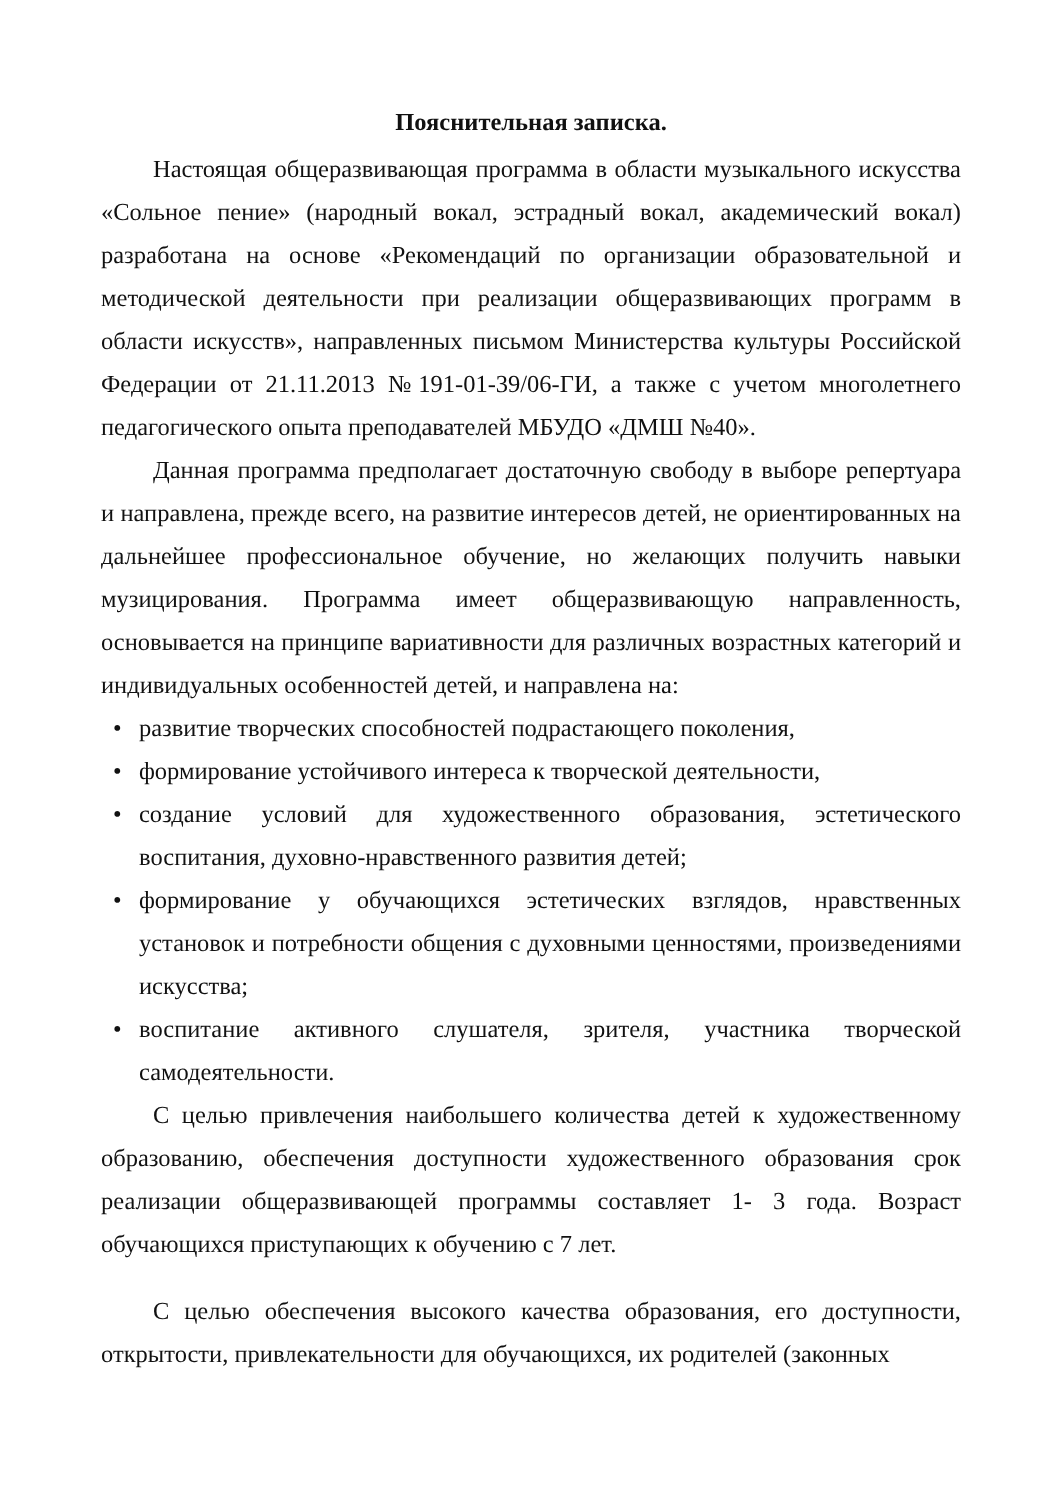Пояснительная записка.
Настоящая общеразвивающая программа в области музыкального искусства «Сольное пение» (народный вокал, эстрадный вокал, академический вокал) разработана на основе «Рекомендаций по организации образовательной и методической деятельности при реализации общеразвивающих программ в области искусств», направленных письмом Министерства культуры Российской Федерации от 21.11.2013 №191-01-39/06-ГИ, а также с учетом многолетнего педагогического опыта преподавателей МБУДО «ДМШ №40».
Данная программа предполагает достаточную свободу в выборе репертуара и направлена, прежде всего, на развитие интересов детей, не ориентированных на дальнейшее профессиональное обучение, но желающих получить навыки музицирования. Программа имеет общеразвивающую направленность, основывается на принципе вариативности для различных возрастных категорий и индивидуальных особенностей детей, и направлена на:
• развитие творческих способностей подрастающего поколения,
• формирование устойчивого интереса к творческой деятельности,
• создание условий для художественного образования, эстетического воспитания, духовно-нравственного развития детей;
• формирование у обучающихся эстетических взглядов, нравственных установок и потребности общения с духовными ценностями, произведениями искусства;
• воспитание активного слушателя, зрителя, участника творческой самодеятельности.
С целью привлечения наибольшего количества детей к художественному образованию, обеспечения доступности художественного образования срок реализации общеразвивающей программы составляет 1- 3 года. Возраст обучающихся приступающих к обучению с 7 лет.
С целью обеспечения высокого качества образования, его доступности, открытости, привлекательности для обучающихся, их родителей (законных